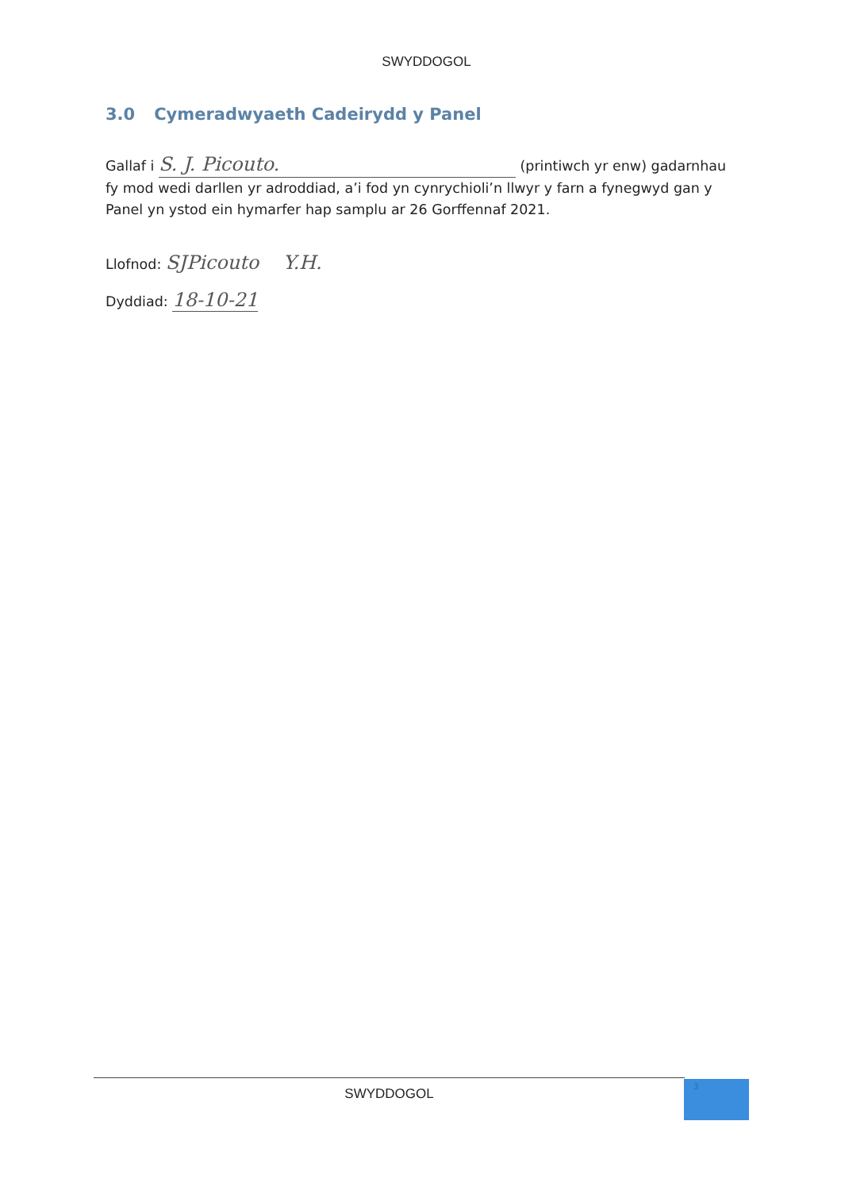SWYDDOGOL
3.0 Cymeradwyaeth Cadeirydd y Panel
Gallaf i S. J. Picouto. (printiwch yr enw) gadarnhau fy mod wedi darllen yr adroddiad, a’i fod yn cynrychioli’n llwyr y farn a fynegwyd gan y Panel yn ystod ein hymarfer hap samplu ar 26 Gorffennaf 2021.
Llofnod: SJPicouto Y.H.
Dyddiad: 18-10-21
SWYDDOGOL 3